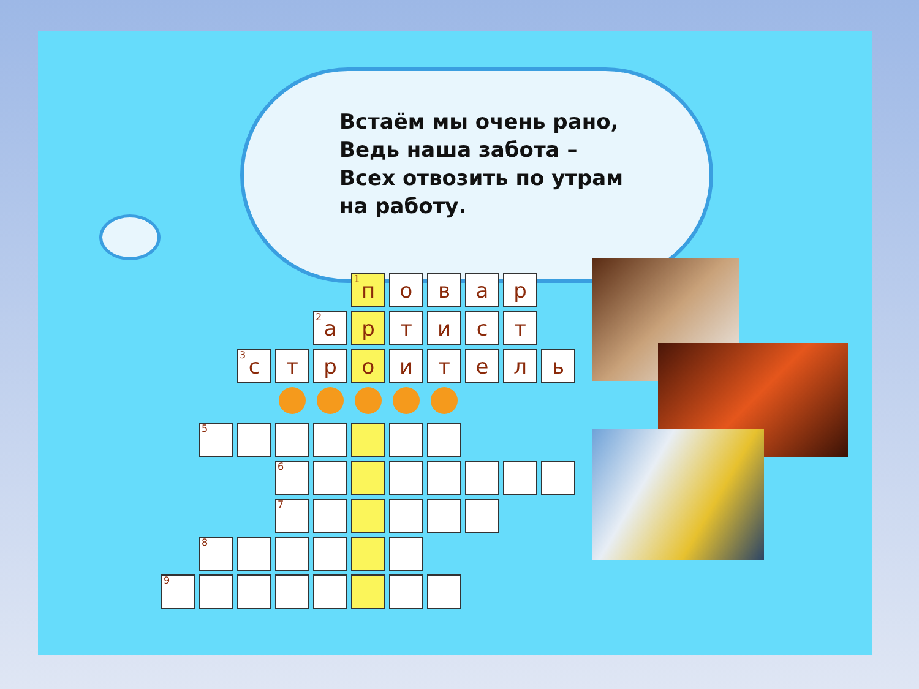Встаём мы очень рано,
Ведь наша забота –
Всех отвозить по утрам
на работу.
| | | | | | <sup>1</sup> п | о | в | а | р | |
| | | | | <sup>2</sup> а | р | т | и | с | т | |
| | | <sup>3</sup> с | т | р | о | и | т | е | л | ь |
| | <sup>5</sup> | | | | | | | | | |
| | | | <sup>6</sup> | | | | | | | |
| | | | <sup>7</sup> | | | | | | | |
| | <sup>8</sup> | | | | | | | | | |
| <sup>9</sup> | | | | | | | | | | |